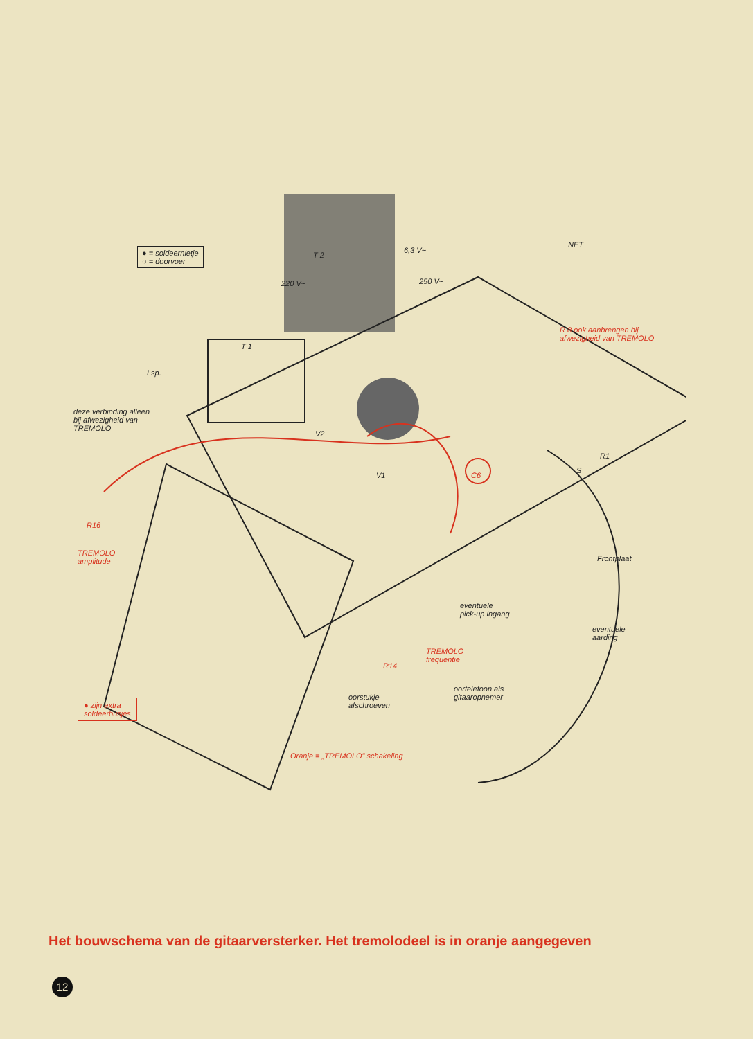● = soldeernietje
○ = doorvoer
T 2
220 V~
6,3 V~
250 V~
NET
R 8 ook aanbrengen bij
afwezigheid van TREMOLO
T 1
Lsp.
deze verbinding alleen
bij afwezigheid van
TREMOLO
V2
V1
R1
S
C6
R16
TREMOLO
amplitude
Frontplaat
eventuele
pick-up ingang
eventuele
aarding
TREMOLO
frequentie
R14
oortelefoon als
gitaaropnemer
oorstukje
afschroeven
● zijn extra
soldeerbusjes
Oranje = „TREMOLO" schakeling
Het bouwschema van de gitaarversterker. Het tremolodeel is in oranje aangegeven
12